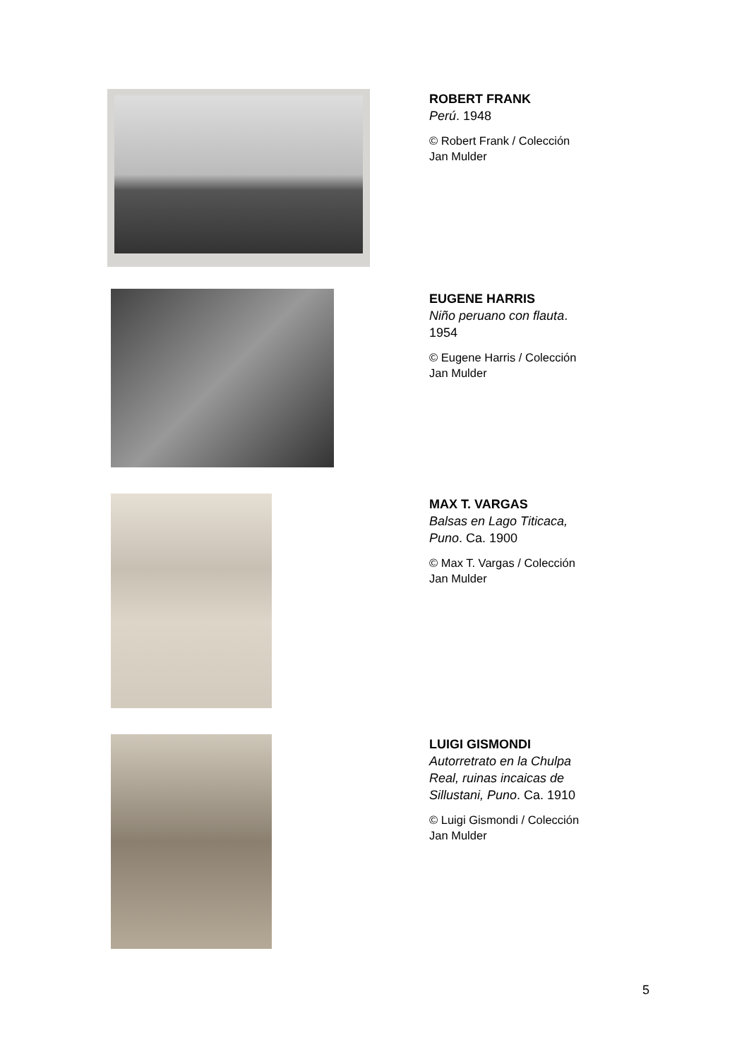ROBERT FRANK
Perú. 1948
© Robert Frank / Colección
Jan Mulder
EUGENE HARRIS
Niño peruano con flauta.
1954
© Eugene Harris / Colección
Jan Mulder
MAX T. VARGAS
Balsas en Lago Titicaca,
Puno. Ca. 1900
© Max T. Vargas / Colección
Jan Mulder
LUIGI GISMONDI
Autorretrato en la Chulpa
Real, ruinas incaicas de
Sillustani, Puno. Ca. 1910
© Luigi Gismondi / Colección
Jan Mulder
5